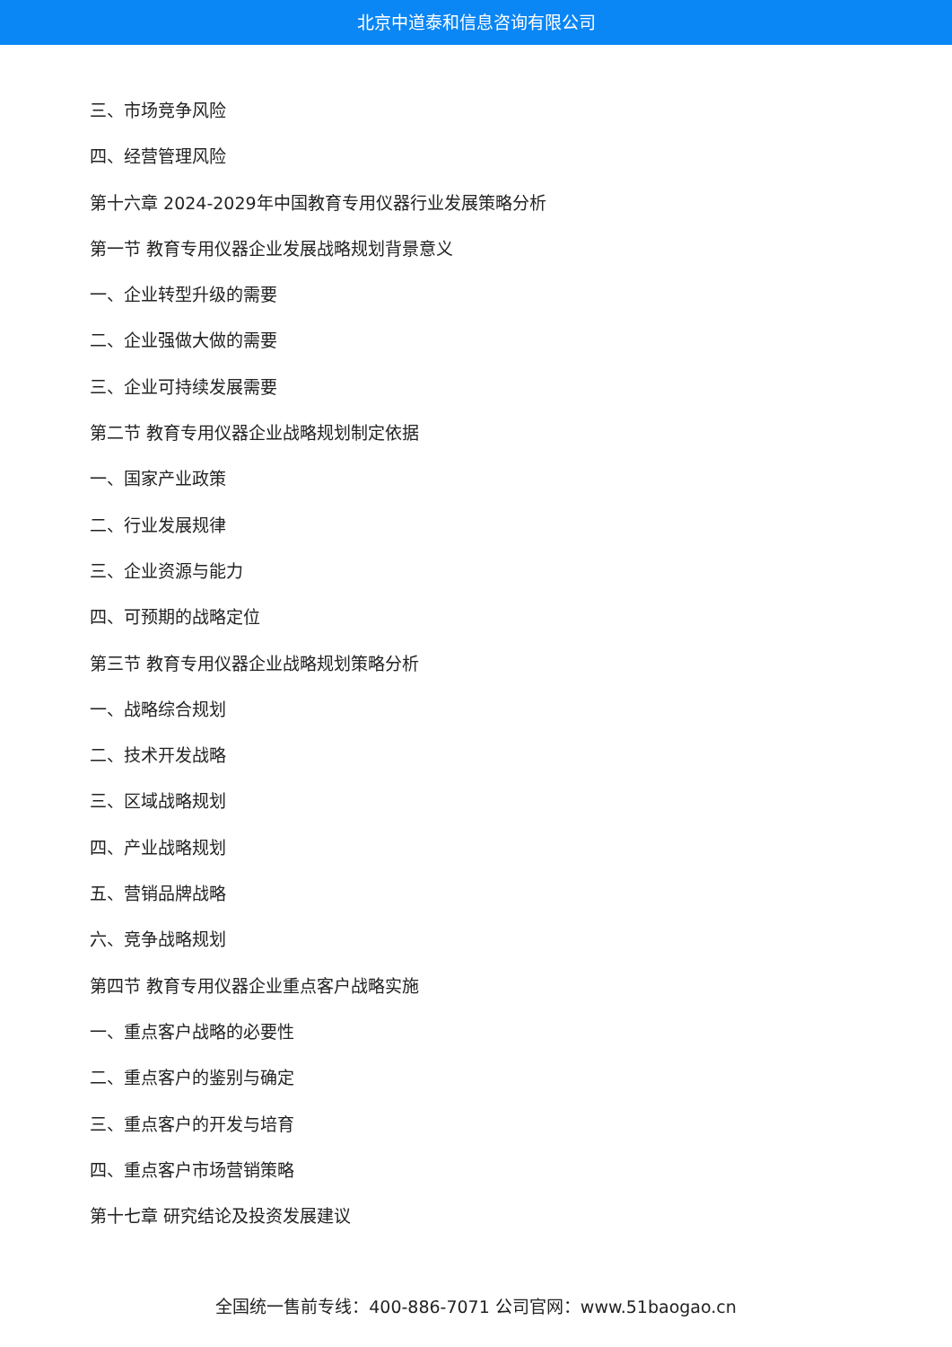北京中道泰和信息咨询有限公司
三、市场竞争风险
四、经营管理风险
第十六章 2024-2029年中国教育专用仪器行业发展策略分析
第一节 教育专用仪器企业发展战略规划背景意义
一、企业转型升级的需要
二、企业强做大做的需要
三、企业可持续发展需要
第二节 教育专用仪器企业战略规划制定依据
一、国家产业政策
二、行业发展规律
三、企业资源与能力
四、可预期的战略定位
第三节 教育专用仪器企业战略规划策略分析
一、战略综合规划
二、技术开发战略
三、区域战略规划
四、产业战略规划
五、营销品牌战略
六、竞争战略规划
第四节 教育专用仪器企业重点客户战略实施
一、重点客户战略的必要性
二、重点客户的鉴别与确定
三、重点客户的开发与培育
四、重点客户市场营销策略
第十七章 研究结论及投资发展建议
全国统一售前专线：400-886-7071 公司官网：www.51baogao.cn